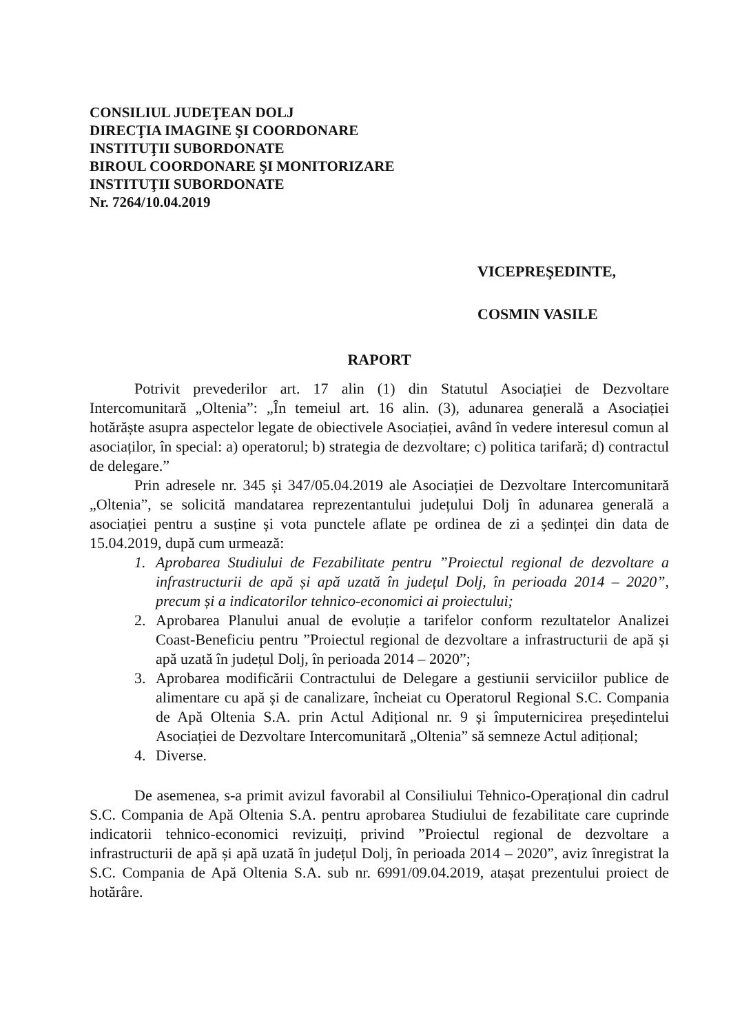CONSILIUL JUDEŢEAN DOLJ
DIRECŢIA IMAGINE ŞI COORDONARE
INSTITUŢII SUBORDONATE
BIROUL COORDONARE ŞI MONITORIZARE
INSTITUŢII SUBORDONATE
Nr. 7264/10.04.2019
VICEPREŞEDINTE,
COSMIN VASILE
RAPORT
Potrivit prevederilor art. 17 alin (1) din Statutul Asociației de Dezvoltare Intercomunitară „Oltenia”: „În temeiul art. 16 alin. (3), adunarea generală a Asociației hotărăște asupra aspectelor legate de obiectivele Asociației, având în vedere interesul comun al asociaților, în special: a) operatorul; b) strategia de dezvoltare; c) politica tarifară; d) contractul de delegare.”
Prin adresele nr. 345 și 347/05.04.2019 ale Asociației de Dezvoltare Intercomunitară „Oltenia”, se solicită mandatarea reprezentantului județului Dolj în adunarea generală a asociației pentru a susține și vota punctele aflate pe ordinea de zi a ședinței din data de 15.04.2019, după cum urmează:
1. Aprobarea Studiului de Fezabilitate pentru ”Proiectul regional de dezvoltare a infrastructurii de apă și apă uzată în județul Dolj, în perioada 2014 – 2020”, precum și a indicatorilor tehnico-economici ai proiectului;
2. Aprobarea Planului anual de evoluție a tarifelor conform rezultatelor Analizei Coast-Beneficiu pentru ”Proiectul regional de dezvoltare a infrastructurii de apă și apă uzată în județul Dolj, în perioada 2014 – 2020”;
3. Aprobarea modificării Contractului de Delegare a gestiunii serviciilor publice de alimentare cu apă și de canalizare, încheiat cu Operatorul Regional S.C. Compania de Apă Oltenia S.A. prin Actul Adițional nr. 9 și împuternicirea președintelui Asociației de Dezvoltare Intercomunitară „Oltenia” să semneze Actul adițional;
4. Diverse.
De asemenea, s-a primit avizul favorabil al Consiliului Tehnico-Operațional din cadrul S.C. Compania de Apă Oltenia S.A. pentru aprobarea Studiului de fezabilitate care cuprinde indicatorii tehnico-economici revizuiți, privind ”Proiectul regional de dezvoltare a infrastructurii de apă și apă uzată în județul Dolj, în perioada 2014 – 2020”, aviz înregistrat la S.C. Compania de Apă Oltenia S.A. sub nr. 6991/09.04.2019, atașat prezentului proiect de hotărâre.